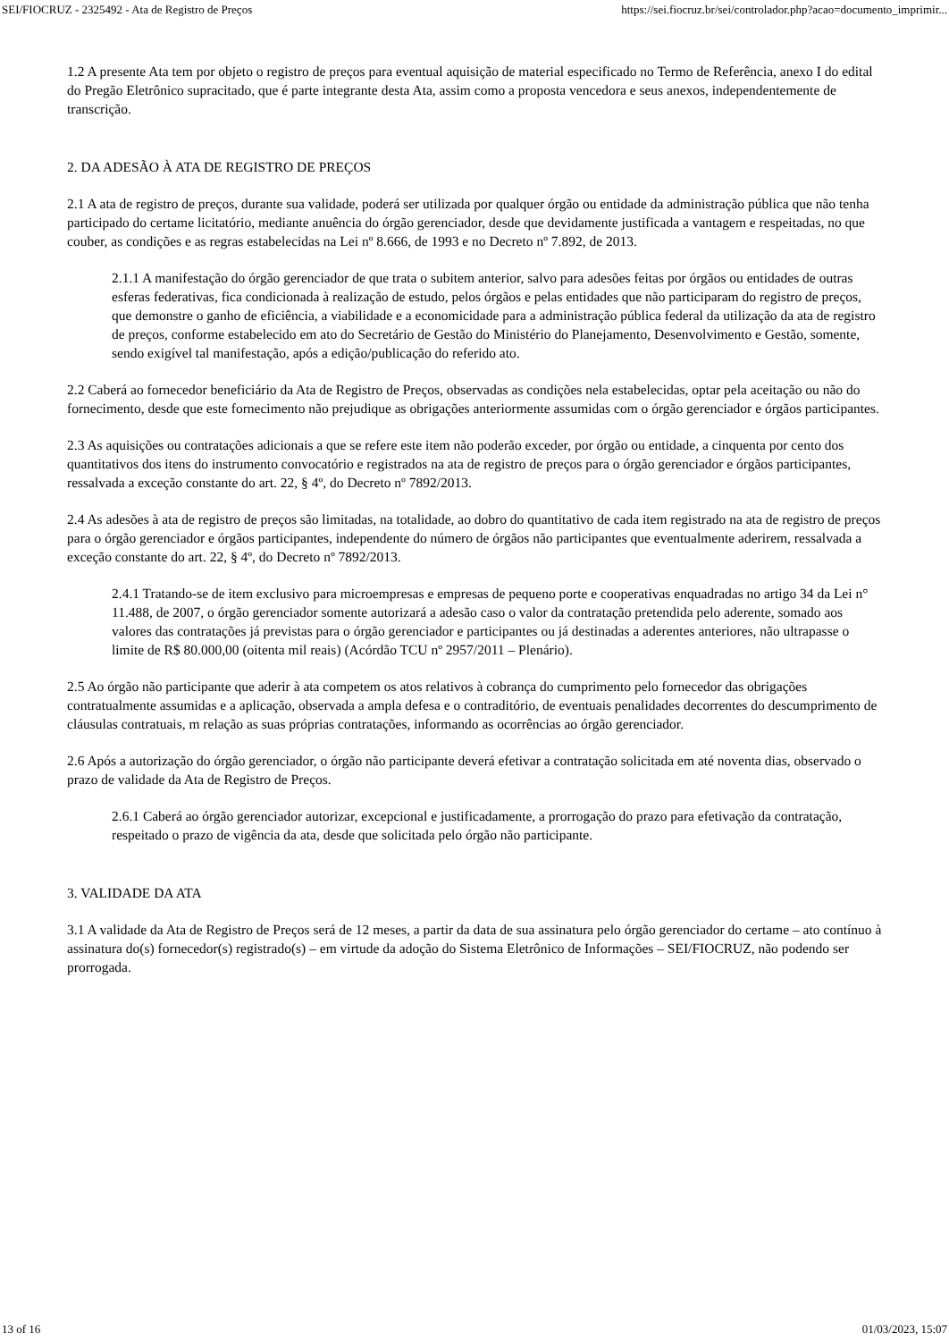SEI/FIOCRUZ - 2325492 - Ata de Registro de Preços https://sei.fiocruz.br/sei/controlador.php?acao=documento_imprimir...
1.2 A presente Ata tem por objeto o registro de preços para eventual aquisição de material especificado no Termo de Referência, anexo I do edital do Pregão Eletrônico supracitado, que é parte integrante desta Ata, assim como a proposta vencedora e seus anexos, independentemente de transcrição.
2. DA ADESÃO À ATA DE REGISTRO DE PREÇOS
2.1 A ata de registro de preços, durante sua validade, poderá ser utilizada por qualquer órgão ou entidade da administração pública que não tenha participado do certame licitatório, mediante anuência do órgão gerenciador, desde que devidamente justificada a vantagem e respeitadas, no que couber, as condições e as regras estabelecidas na Lei nº 8.666, de 1993 e no Decreto nº 7.892, de 2013.
2.1.1 A manifestação do órgão gerenciador de que trata o subitem anterior, salvo para adesões feitas por órgãos ou entidades de outras esferas federativas, fica condicionada à realização de estudo, pelos órgãos e pelas entidades que não participaram do registro de preços, que demonstre o ganho de eficiência, a viabilidade e a economicidade para a administração pública federal da utilização da ata de registro de preços, conforme estabelecido em ato do Secretário de Gestão do Ministério do Planejamento, Desenvolvimento e Gestão, somente, sendo exigível tal manifestação, após a edição/publicação do referido ato.
2.2 Caberá ao fornecedor beneficiário da Ata de Registro de Preços, observadas as condições nela estabelecidas, optar pela aceitação ou não do fornecimento, desde que este fornecimento não prejudique as obrigações anteriormente assumidas com o órgão gerenciador e órgãos participantes.
2.3 As aquisições ou contratações adicionais a que se refere este item não poderão exceder, por órgão ou entidade, a cinquenta por cento dos quantitativos dos itens do instrumento convocatório e registrados na ata de registro de preços para o órgão gerenciador e órgãos participantes, ressalvada a exceção constante do art. 22, § 4º, do Decreto nº 7892/2013.
2.4 As adesões à ata de registro de preços são limitadas, na totalidade, ao dobro do quantitativo de cada item registrado na ata de registro de preços para o órgão gerenciador e órgãos participantes, independente do número de órgãos não participantes que eventualmente aderirem, ressalvada a exceção constante do art. 22, § 4º, do Decreto nº 7892/2013.
2.4.1 Tratando-se de item exclusivo para microempresas e empresas de pequeno porte e cooperativas enquadradas no artigo 34 da Lei n° 11.488, de 2007, o órgão gerenciador somente autorizará a adesão caso o valor da contratação pretendida pelo aderente, somado aos valores das contratações já previstas para o órgão gerenciador e participantes ou já destinadas a aderentes anteriores, não ultrapasse o limite de R$ 80.000,00 (oitenta mil reais) (Acórdão TCU nº 2957/2011 – Plenário).
2.5 Ao órgão não participante que aderir à ata competem os atos relativos à cobrança do cumprimento pelo fornecedor das obrigações contratualmente assumidas e a aplicação, observada a ampla defesa e o contraditório, de eventuais penalidades decorrentes do descumprimento de cláusulas contratuais, m relação as suas próprias contratações, informando as ocorrências ao órgão gerenciador.
2.6 Após a autorização do órgão gerenciador, o órgão não participante deverá efetivar a contratação solicitada em até noventa dias, observado o prazo de validade da Ata de Registro de Preços.
2.6.1 Caberá ao órgão gerenciador autorizar, excepcional e justificadamente, a prorrogação do prazo para efetivação da contratação, respeitado o prazo de vigência da ata, desde que solicitada pelo órgão não participante.
3. VALIDADE DA ATA
3.1 A validade da Ata de Registro de Preços será de 12 meses, a partir da data de sua assinatura pelo órgão gerenciador do certame – ato contínuo à assinatura do(s) fornecedor(s) registrado(s) – em virtude da adoção do Sistema Eletrônico de Informações – SEI/FIOCRUZ, não podendo ser prorrogada.
13 of 16 01/03/2023, 15:07